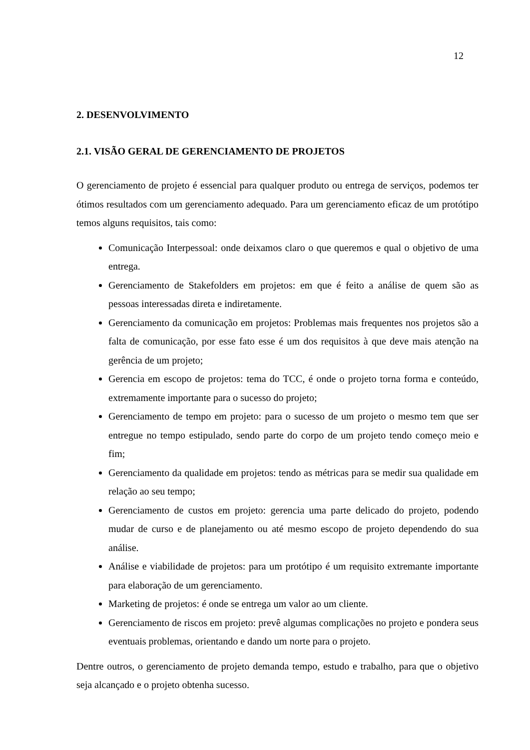12
2. DESENVOLVIMENTO
2.1. VISÃO GERAL DE GERENCIAMENTO DE PROJETOS
O gerenciamento de projeto é essencial para qualquer produto ou entrega de serviços, podemos ter ótimos resultados com um gerenciamento adequado. Para um gerenciamento eficaz de um protótipo temos alguns requisitos, tais como:
Comunicação Interpessoal: onde deixamos claro o que queremos e qual o objetivo de uma entrega.
Gerenciamento de Stakefolders em projetos: em que é feito a análise de quem são as pessoas interessadas direta e indiretamente.
Gerenciamento da comunicação em projetos: Problemas mais frequentes nos projetos são a falta de comunicação, por esse fato esse é um dos requisitos à que deve mais atenção na gerência de um projeto;
Gerencia em escopo de projetos: tema do TCC, é onde o projeto torna forma e conteúdo, extremamente importante para o sucesso do projeto;
Gerenciamento de tempo em projeto: para o sucesso de um projeto o mesmo tem que ser entregue no tempo estipulado, sendo parte do corpo de um projeto tendo começo meio e fim;
Gerenciamento da qualidade em projetos: tendo as métricas para se medir sua qualidade em relação ao seu tempo;
Gerenciamento de custos em projeto: gerencia uma parte delicado do projeto, podendo mudar de curso e de planejamento ou até mesmo escopo de projeto dependendo do sua análise.
Análise e viabilidade de projetos: para um protótipo é um requisito extremante importante para elaboração de um gerenciamento.
Marketing de projetos: é onde se entrega um valor ao um cliente.
Gerenciamento de riscos em projeto: prevê algumas complicações no projeto e pondera seus eventuais problemas, orientando e dando um norte para o projeto.
Dentre outros, o gerenciamento de projeto demanda tempo, estudo e trabalho, para que o objetivo seja alcançado e o projeto obtenha sucesso.